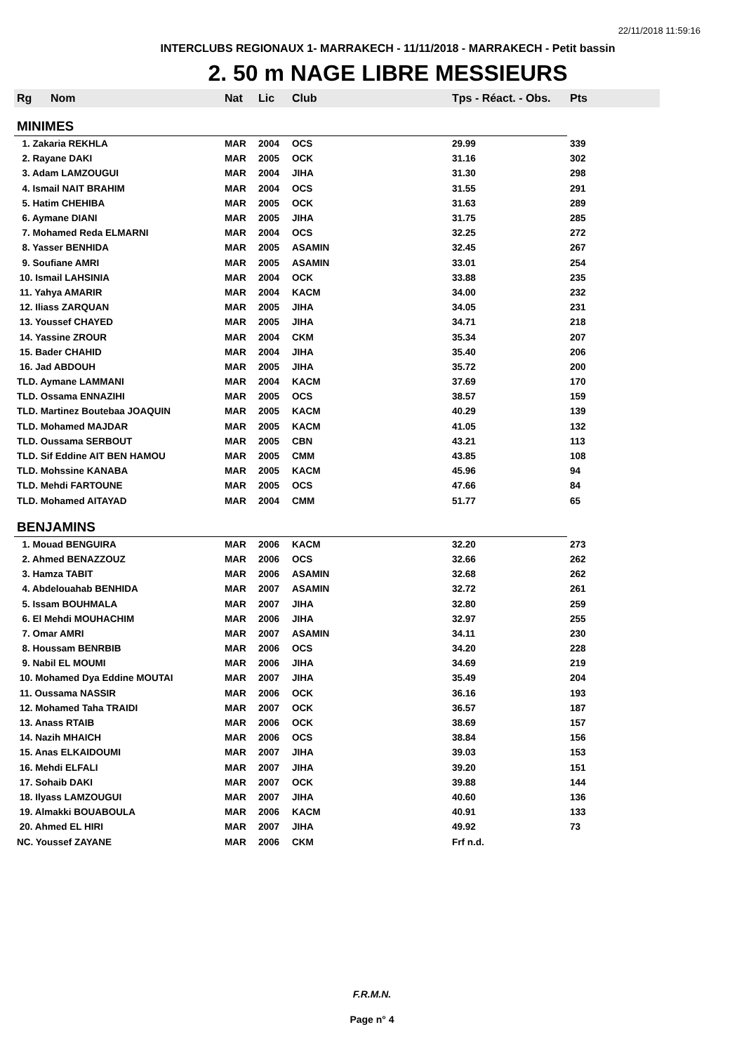22/11/2018 11:59:16
INTERCLUBS REGIONAUX 1- MARRAKECH - 11/11/2018 - MARRAKECH - Petit bassin
2. 50 m NAGE LIBRE MESSIEURS
| Rg | Nom | Nat | Lic | Club | Tps - Réact. - Obs. | Pts |
| --- | --- | --- | --- | --- | --- | --- |
| MINIMES | | | | | | |
| 1. Zakaria REKHLA | | MAR | 2004 | OCS | 29.99 | 339 |
| 2. Rayane DAKI | | MAR | 2005 | OCK | 31.16 | 302 |
| 3. Adam LAMZOUGUI | | MAR | 2004 | JIHA | 31.30 | 298 |
| 4. Ismail NAIT BRAHIM | | MAR | 2004 | OCS | 31.55 | 291 |
| 5. Hatim CHEHIBA | | MAR | 2005 | OCK | 31.63 | 289 |
| 6. Aymane DIANI | | MAR | 2005 | JIHA | 31.75 | 285 |
| 7. Mohamed Reda ELMARNI | | MAR | 2004 | OCS | 32.25 | 272 |
| 8. Yasser BENHIDA | | MAR | 2005 | ASAMIN | 32.45 | 267 |
| 9. Soufiane AMRI | | MAR | 2005 | ASAMIN | 33.01 | 254 |
| 10. Ismail LAHSINIA | | MAR | 2004 | OCK | 33.88 | 235 |
| 11. Yahya AMARIR | | MAR | 2004 | KACM | 34.00 | 232 |
| 12. Iliass ZARQUAN | | MAR | 2005 | JIHA | 34.05 | 231 |
| 13. Youssef CHAYED | | MAR | 2005 | JIHA | 34.71 | 218 |
| 14. Yassine ZROUR | | MAR | 2004 | CKM | 35.34 | 207 |
| 15. Bader CHAHID | | MAR | 2004 | JIHA | 35.40 | 206 |
| 16. Jad ABDOUH | | MAR | 2005 | JIHA | 35.72 | 200 |
| TLD. Aymane LAMMANI | | MAR | 2004 | KACM | 37.69 | 170 |
| TLD. Ossama ENNAZIHI | | MAR | 2005 | OCS | 38.57 | 159 |
| TLD. Martinez Boutebaa JOAQUIN | | MAR | 2005 | KACM | 40.29 | 139 |
| TLD. Mohamed MAJDAR | | MAR | 2005 | KACM | 41.05 | 132 |
| TLD. Oussama SERBOUT | | MAR | 2005 | CBN | 43.21 | 113 |
| TLD. Sif Eddine AIT BEN HAMOU | | MAR | 2005 | CMM | 43.85 | 108 |
| TLD. Mohssine KANABA | | MAR | 2005 | KACM | 45.96 | 94 |
| TLD. Mehdi FARTOUNE | | MAR | 2005 | OCS | 47.66 | 84 |
| TLD. Mohamed AITAYAD | | MAR | 2004 | CMM | 51.77 | 65 |
| BENJAMINS | | | | | | |
| 1. Mouad BENGUIRA | | MAR | 2006 | KACM | 32.20 | 273 |
| 2. Ahmed BENAZZOUZ | | MAR | 2006 | OCS | 32.66 | 262 |
| 3. Hamza TABIT | | MAR | 2006 | ASAMIN | 32.68 | 262 |
| 4. Abdelouahab BENHIDA | | MAR | 2007 | ASAMIN | 32.72 | 261 |
| 5. Issam BOUHMALA | | MAR | 2007 | JIHA | 32.80 | 259 |
| 6. El Mehdi MOUHACHIM | | MAR | 2006 | JIHA | 32.97 | 255 |
| 7. Omar AMRI | | MAR | 2007 | ASAMIN | 34.11 | 230 |
| 8. Houssam BENRBIB | | MAR | 2006 | OCS | 34.20 | 228 |
| 9. Nabil EL MOUMI | | MAR | 2006 | JIHA | 34.69 | 219 |
| 10. Mohamed Dya Eddine MOUTAI | | MAR | 2007 | JIHA | 35.49 | 204 |
| 11. Oussama NASSIR | | MAR | 2006 | OCK | 36.16 | 193 |
| 12. Mohamed Taha TRAIDI | | MAR | 2007 | OCK | 36.57 | 187 |
| 13. Anass RTAIB | | MAR | 2006 | OCK | 38.69 | 157 |
| 14. Nazih MHAICH | | MAR | 2006 | OCS | 38.84 | 156 |
| 15. Anas ELKAIDOUMI | | MAR | 2007 | JIHA | 39.03 | 153 |
| 16. Mehdi ELFALI | | MAR | 2007 | JIHA | 39.20 | 151 |
| 17. Sohaib DAKI | | MAR | 2007 | OCK | 39.88 | 144 |
| 18. Ilyass LAMZOUGUI | | MAR | 2007 | JIHA | 40.60 | 136 |
| 19. Almakki BOUABOULA | | MAR | 2006 | KACM | 40.91 | 133 |
| 20. Ahmed EL HIRI | | MAR | 2007 | JIHA | 49.92 | 73 |
| NC. Youssef ZAYANE | | MAR | 2006 | CKM | Frf n.d. | |
F.R.M.N.
Page n° 4